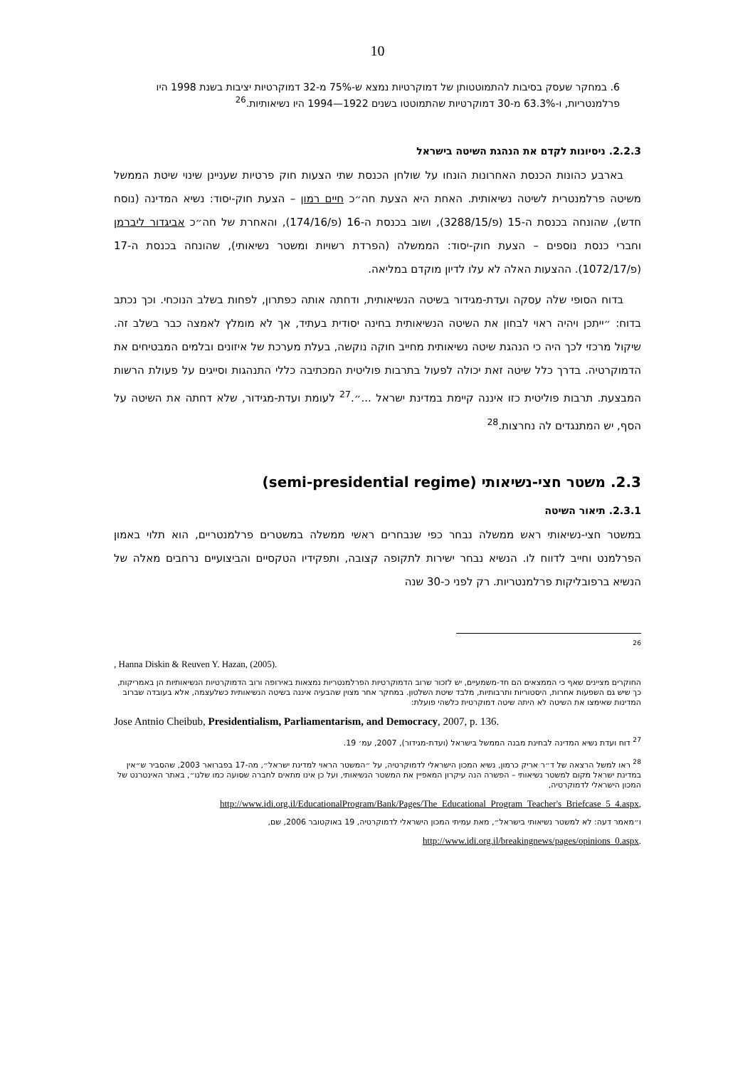10
6. במחקר שעסק בסיבות להתמוטטותן של דמוקרטיות נמצא ש-75% מ-32 דמוקרטיות יציבות בשנת 1998 היו פרלמנטריות, ו-63.3% מ-30 דמוקרטיות שהתמוטטו בשנים 1922—1994 היו נשיאותיות.<sup>26</sup>
2.2.3. ניסיונות לקדם את הנהגת השיטה בישראל
בארבע כהונות הכנסת האחרונות הונחו על שולחן הכנסת שתי הצעות חוק פרטיות שעניינן שינוי שיטת הממשל משיטה פרלמנטרית לשיטה נשיאותית. האחת היא הצעת חה״כ חיים רמון – הצעת חוק-יסוד: נשיא המדינה (נוסח חדש), שהונחה בכנסת ה-15 (פ/3288/15), ושוב בכנסת ה-16 (פ/174/16), והאחרת של חה״כ אביגדור ליברמן וחברי כנסת נוספים – הצעת חוק-יסוד: הממשלה (הפרדת רשויות ומשטר נשיאותי), שהונחה בכנסת ה-17 (פ/1072/17). ההצעות האלה לא עלו לדיון מוקדם במליאה.
בדוח הסופי שלה עסקה ועדת-מגידור בשיטה הנשיאותית, ודחתה אותה כפתרון, לפחות בשלב הנוכחי. וכך נכתב בדוח: ״ייתכן ויהיה ראוי לבחון את השיטה הנשיאותית בחינה יסודית בעתיד, אך לא מומלץ לאמצה כבר בשלב זה. שיקול מרכזי לכך היה כי הנהגת שיטה נשיאותית מחייב חוקה נוקשה, בעלת מערכת של איזונים ובלמים המבטיחים את הדמוקרטיה. בדרך כלל שיטה זאת יכולה לפעול בתרבות פוליטית המכתיבה כללי התנהגות וסייגים על פעולת הרשות המבצעת. תרבות פוליטית כזו איננה קיימת במדינת ישראל ...״.<sup>27</sup> לעומת ועדת-מגידור, שלא דחתה את השיטה על הסף, יש המתנגדים לה נחרצות.<sup>28</sup>
2.3. משטר חצי-נשיאותי (semi-presidential regime)
2.3.1. תיאור השיטה
במשטר חצי-נשיאותי ראש ממשלה נבחר כפי שנבחרים ראשי ממשלה במשטרים פרלמנטריים, הוא תלוי באמון הפרלמנט וחייב לדווח לו. הנשיא נבחר ישירות לתקופה קצובה, ותפקידיו הטקסיים והביצועיים נרחבים מאלה של הנשיא ברפובליקות פרלמנטריות. רק לפני כ-30 שנה
<sup>26</sup>
, Hanna Diskin & Reuven Y. Hazan, (2005).
החוקרים מציינים שאף כי הממצאים הם חד-משמעיים, יש לזכור שרוב הדמוקרטיות הפרלמנטריות נמצאות באירופה ורוב הדמוקרטיות הנשיאותיות הן באמריקות, כך שיש גם השפעות אחרות, היסטוריות ותרבותיות, מלבד שיטת השלטון. במחקר אחר מצוין שהבעיה איננה בשיטה הנשיאותית כשלעצמה, אלא בעובדה שברוב המדינות שאימצו את השיטה לא היתה שיטה דמוקרטית כלשהי פועלת:
Jose Antnio Cheibub, Presidentialism, Parliamentarism, and Democracy, 2007, p. 136.
<sup>27</sup> דוח ועדת נשיא המדינה לבחינת מבנה הממשל בישראל (ועדת-מגידור), 2007, עמ׳ 19.
<sup>28</sup> ראו למשל הרצאה של ד״ר אריק כרמון, נשיא המכון הישראלי לדמוקרטיה, על ״המשטר הראוי למדינת ישראל״, מה-17 בפברואר 2003, שהסביר ש״אין במדינת ישראל מקום למשטר נשיאותי – הפשרה הנה עיקרון המאפיין את המשטר הנשיאותי, ועל כן אינו מתאים לחברה שסועה כמו שלנו״, באתר האינטרנט של המכון הישראלי לדמוקרטיה,
http://www.idi.org.il/EducationalProgram/Bank/Pages/The_Educational_Program_Teacher's_Briefcase_5_4.aspx,
ו״מאמר דעה: לא למשטר נשיאותי בישראל״, מאת עמיתי המכון הישראלי לדמוקרטיה, 19 באוקטובר 2006, שם,
http://www.idi.org.il/breakingnews/pages/opinions_0.aspx.